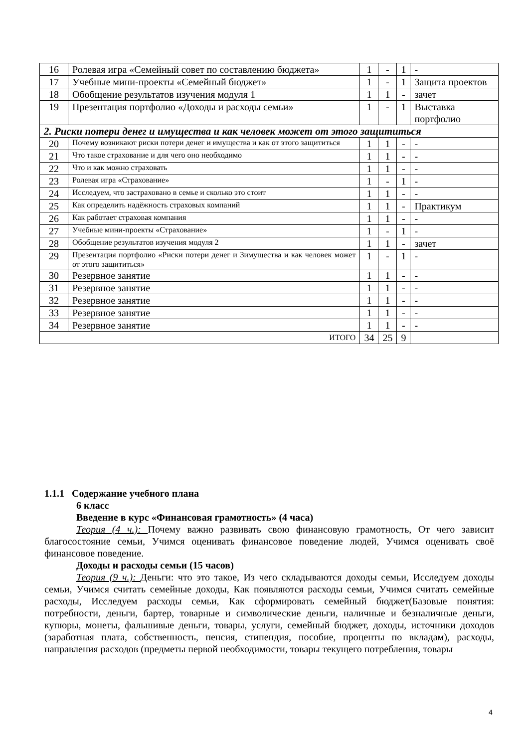| 16 | Ролевая игра «Семейный совет по составлению бюджета» | 1 | - | 1 | - |
| 17 | Учебные мини-проекты «Семейный бюджет» | 1 | - | 1 | Защита проектов |
| 18 | Обобщение результатов изучения модуля 1 | 1 | 1 | - | зачет |
| 19 | Презентация портфолио «Доходы и расходы семьи» | 1 | - | 1 | Выставка портфолио |
| 2. Риски потери денег и имущества и как человек может от этого защититься | | | | | |
| 20 | Почему возникают риски потери денег и имущества и как от этого защититься | 1 | 1 | - | - |
| 21 | Что такое страхование и для чего оно необходимо | 1 | 1 | - | - |
| 22 | Что и как можно страховать | 1 | 1 | - | - |
| 23 | Ролевая игра «Страхование» | 1 | - | 1 | - |
| 24 | Исследуем, что застраховано в семье и сколько это стоит | 1 | 1 | - | - |
| 25 | Как определить надёжность страховых компаний | 1 | 1 | - | Практикум |
| 26 | Как работает страховая компания | 1 | 1 | - | - |
| 27 | Учебные мини-проекты «Страхование» | 1 | - | 1 | - |
| 28 | Обобщение результатов изучения модуля 2 | 1 | 1 | - | зачет |
| 29 | Презентация портфолио «Риски потери денег и 3имущества и как человек может от этого защититься» | 1 | - | 1 | - |
| 30 | Резервное занятие | 1 | 1 | - | - |
| 31 | Резервное занятие | 1 | 1 | - | - |
| 32 | Резервное занятие | 1 | 1 | - | - |
| 33 | Резервное занятие | 1 | 1 | - | - |
| 34 | Резервное занятие | 1 | 1 | - | - |
| ИТОГО | | 34 | 25 | 9 | |
1.1.1 Содержание учебного плана
6 класс
Введение в курс «Финансовая грамотность» (4 часа)
Теория (4 ч.): Почему важно развивать свою финансовую грамотность, От чего зависит благосостояние семьи, Учимся оценивать финансовое поведение людей, Учимся оценивать своё финансовое поведение.
Доходы и расходы семьи (15 часов)
Теория (9 ч.): Деньги: что это такое, Из чего складываются доходы семьи, Исследуем доходы семьи, Учимся считать семейные доходы, Как появляются расходы семьи, Учимся считать семейные расходы, Исследуем расходы семьи, Как сформировать семейный бюджет(Базовые понятия: потребности, деньги, бартер, товарные и символические деньги, наличные и безналичные деньги, купюры, монеты, фальшивые деньги, товары, услуги, семейный бюджет, доходы, источники доходов (заработная плата, собственность, пенсия, стипендия, пособие, проценты по вкладам), расходы, направления расходов (предметы первой необходимости, товары текущего потребления, товары
4